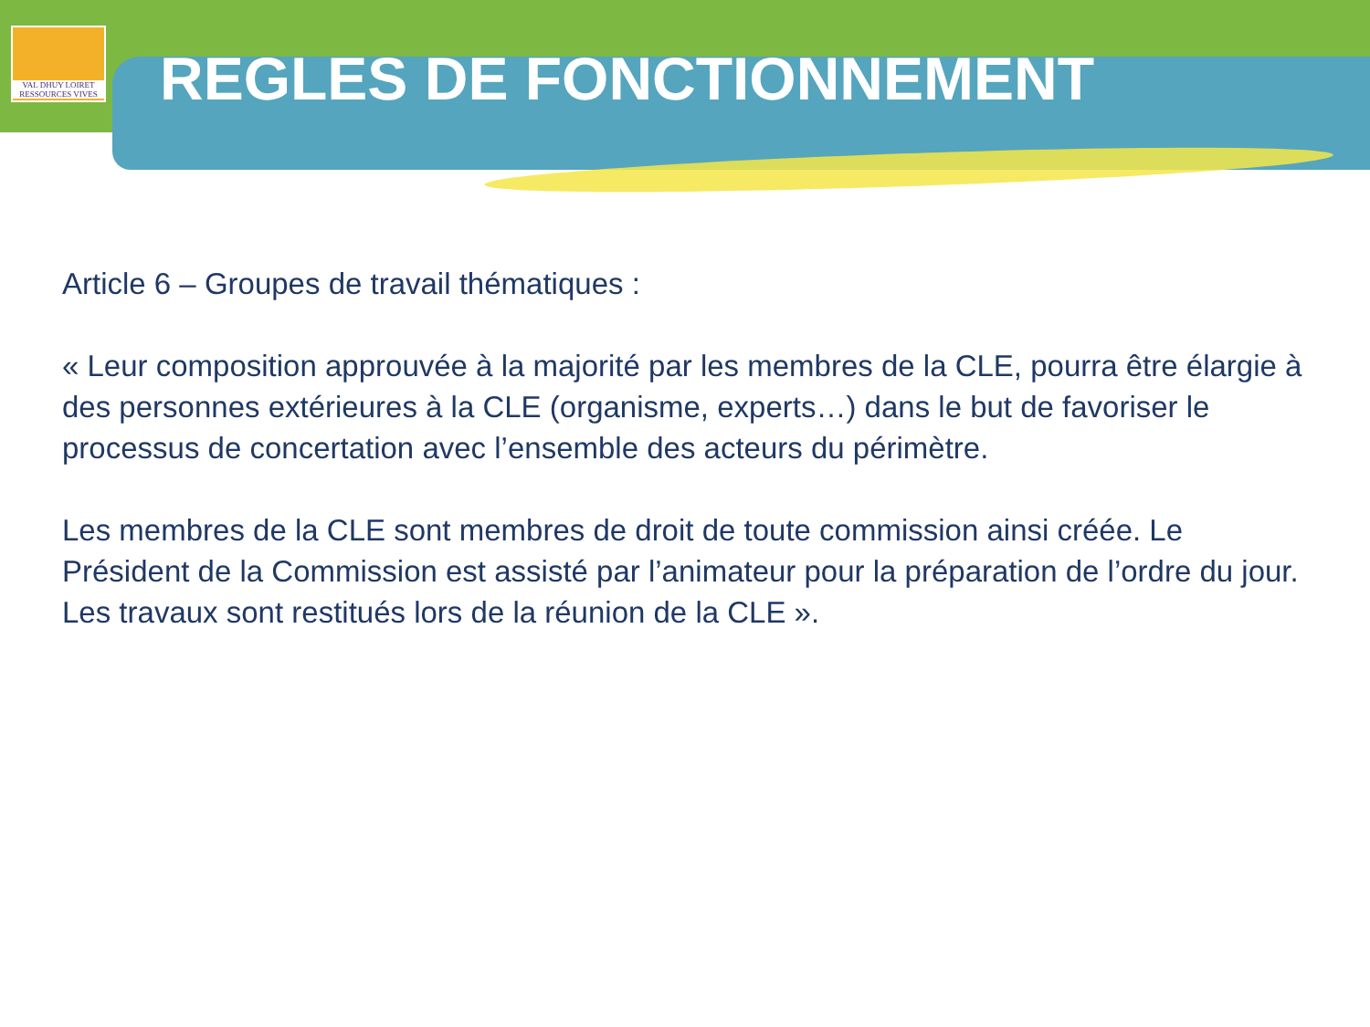VAL DHUY LOIRET
RESSOURCES VIVES
REGLES DE FONCTIONNEMENT
Article 6 – Groupes de travail thématiques :
« Leur composition approuvée à la majorité par les membres de la CLE, pourra être élargie à des personnes extérieures à la CLE (organisme, experts…) dans le but de favoriser le processus de concertation avec l’ensemble des acteurs du périmètre.
Les membres de la CLE sont membres de droit de toute commission ainsi créée. Le Président de la Commission est assisté par l’animateur pour la préparation de l’ordre du jour. Les travaux sont restitués lors de la réunion de la CLE ».